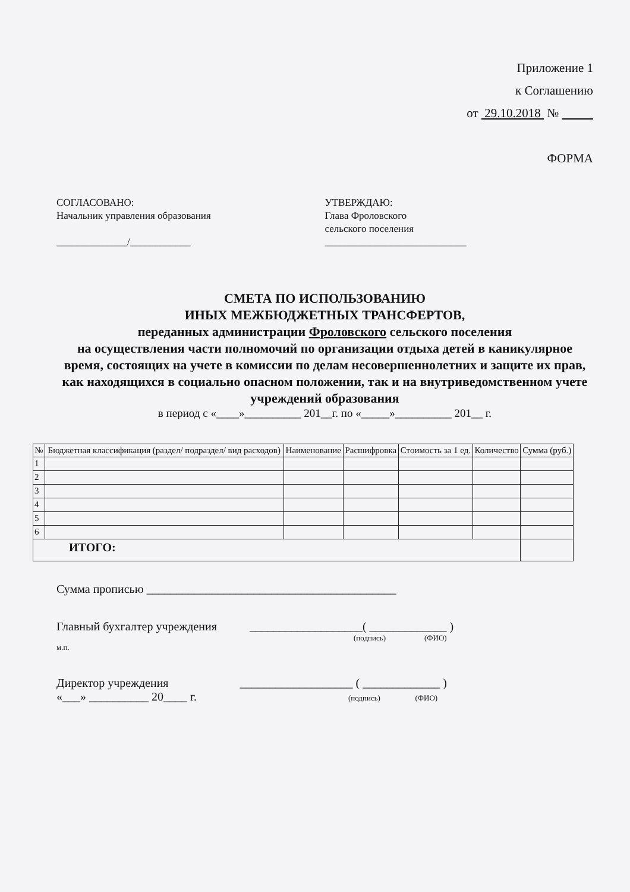Приложение 1
к Соглашению
от 29.10.2018 №
ФОРМА
СОГЛАСОВАНО:
Начальник управления образования
______________/____________
УТВЕРЖДАЮ:
Глава Фроловского
сельского поселения
____________________________
СМЕТА ПО ИСПОЛЬЗОВАНИЮ
ИНЫХ МЕЖБЮДЖЕТНЫХ ТРАНСФЕРТОВ,
переданных администрации Фроловского сельского поселения
на осуществления части полномочий по организации отдыха детей в каникулярное время, состоящих на учете в комиссии по делам несовершеннолетних и защите их прав, как находящихся в социально опасном положении, так и на внутриведомственном учете учреждений образования
в период с «____»__________ 201__г. по «_____»__________ 201__ г.
| № | Бюджетная классификация (раздел/ подраздел/ вид расходов) | Наименование | Расшифровка | Стоимость за 1 ед. | Количество | Сумма (руб.) |
| --- | --- | --- | --- | --- | --- | --- |
| 1 | | | | | | |
| 2 | | | | | | |
| 3 | | | | | | |
| 4 | | | | | | |
| 5 | | | | | | |
| 6 | | | | | | |
| ИТОГО: | | | | | | |
Сумма прописью __________________________________________
Главный бухгалтер учреждения ___________________( _____________ )
(подпись) (ФИО)
м.п.
Директор учреждения ___________________ ( _____________ )
«___» __________ 20____ г. (подпись) (ФИО)